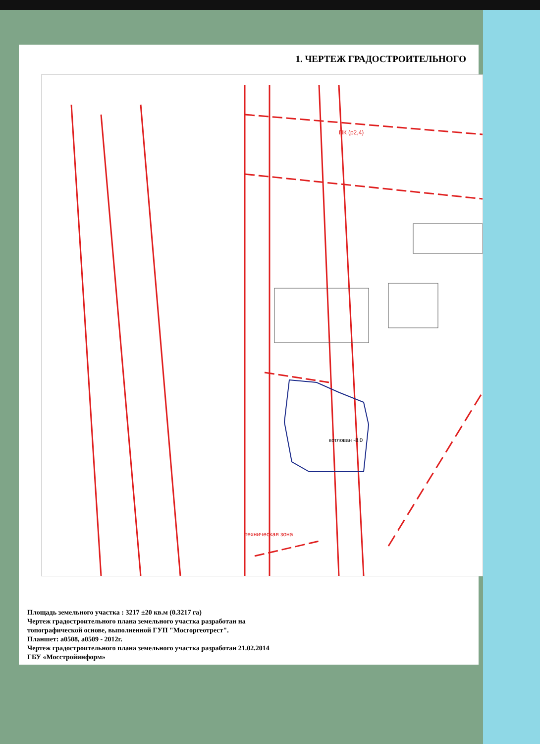1. ЧЕРТЕЖ ГРАДОСТРОИТЕЛЬНОГО
котлован -8.0
ПК (р2,4)
техническая зона
Площадь земельного участка : 3217 ±20 кв.м (0.3217 га)
Чертеж градостроительного плана земельного участка разработан на
топографической основе, выполненной ГУП "Мосгоргеотрест".
Планшет: а0508, а0509 - 2012г.
Чертеж градостроительного плана земельного участка разработан 21.02.2014
ГБУ «Мосстройинформ»